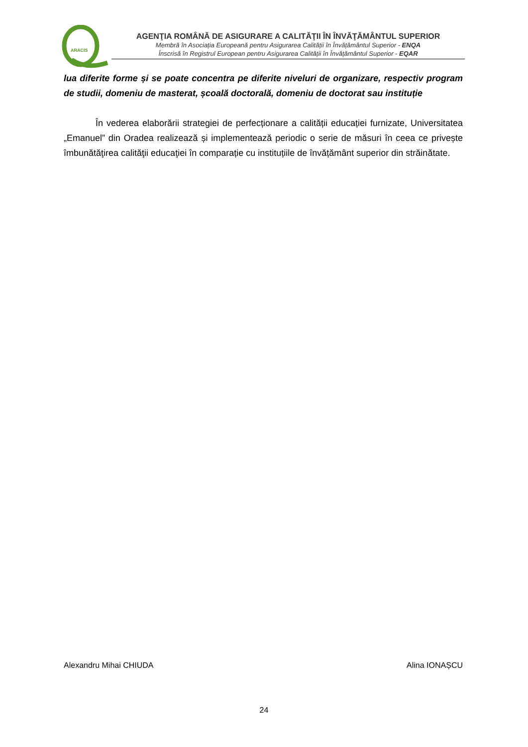ARACIS
AGENŢIA ROMÂNĂ DE ASIGURARE A CALITĂŢII ÎN ÎNVĂŢĂMÂNTUL SUPERIOR
Membră în Asociația Europeană pentru Asigurarea Calității în Învățământul Superior - ENQA
Înscrisă în Registrul European pentru Asigurarea Calității în Învățământul Superior - EQAR
lua diferite forme și se poate concentra pe diferite niveluri de organizare, respectiv program de studii, domeniu de masterat, școală doctorală, domeniu de doctorat sau instituție
În vederea elaborării strategiei de perfecționare a calității educației furnizate, Universitatea „Emanuel” din Oradea realizează și implementează periodic o serie de măsuri în ceea ce privește îmbunătăţirea calităţii educaţiei în comparație cu instituțiile de învățământ superior din străinătate.
Alexandru Mihai CHIUDA Alina IONAȘCU
24